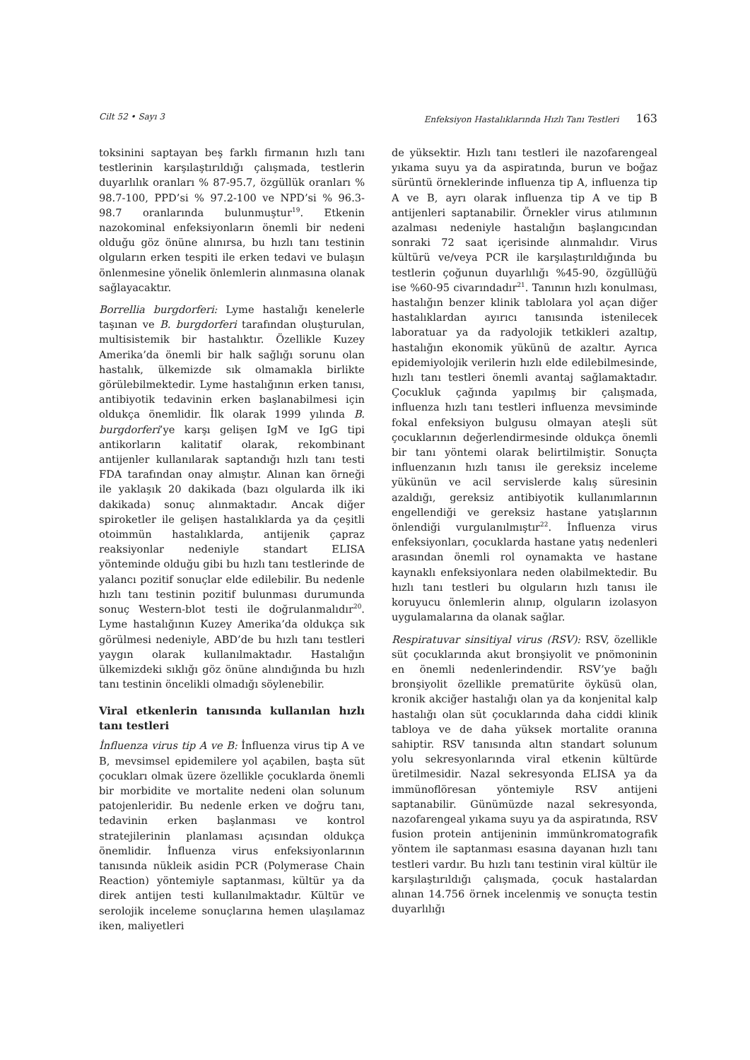Cilt 52 • Sayı 3 Enfeksiyon Hastalıklarında Hızlı Tanı Testleri 163
toksinini saptayan beş farklı firmanın hızlı tanı testlerinin karşılaştırıldığı çalışmada, testlerin duyarlılık oranları % 87-95.7, özgüllük oranları % 98.7-100, PPD’si % 97.2-100 ve NPD’si % 96.3-98.7 oranlarında bulunmuştur<sup>19</sup>. Etkenin nazokominal enfeksiyonların önemli bir nedeni olduğu göz önüne alınırsa, bu hızlı tanı testinin olguların erken tespiti ile erken tedavi ve bulaşın önlenmesine yönelik önlemlerin alınmasına olanak sağlayacaktır.
Borrellia burgdorferi: Lyme hastalığı kenelerle taşınan ve B. burgdorferi tarafından oluşturulan, multisistemik bir hastalıktır. Özellikle Kuzey Amerika’da önemli bir halk sağlığı sorunu olan hastalık, ülkemizde sık olmamakla birlikte görülebilmektedir. Lyme hastalığının erken tanısı, antibiyotik tedavinin erken başlanabilmesi için oldukça önemlidir. İlk olarak 1999 yılında B. burgdorferi’ye karşı gelişen IgM ve IgG tipi antikorların kalitatif olarak, rekombinant antijenler kullanılarak saptandığı hızlı tanı testi FDA tarafından onay almıştır. Alınan kan örneği ile yaklaşık 20 dakikada (bazı olgularda ilk iki dakikada) sonuç alınmaktadır. Ancak diğer spiroketler ile gelişen hastalıklarda ya da çeşitli otoimmün hastalıklarda, antijenik çapraz reaksiyonlar nedeniyle standart ELISA yönteminde olduğu gibi bu hızlı tanı testlerinde de yalancı pozitif sonuçlar elde edilebilir. Bu nedenle hızlı tanı testinin pozitif bulunması durumunda sonuç Western-blot testi ile doğrulanmalıdır<sup>20</sup>. Lyme hastalığının Kuzey Amerika’da oldukça sık görülmesi nedeniyle, ABD’de bu hızlı tanı testleri yaygın olarak kullanılmaktadır. Hastalığın ülkemizdeki sıklığı göz önüne alındığında bu hızlı tanı testinin öncelikli olmadığı söylenebilir.
Viral etkenlerin tanısında kullanılan hızlı tanı testleri
İnfluenza virus tip A ve B: İnfluenza virus tip A ve B, mevsimsel epidemilere yol açabilen, başta süt çocukları olmak üzere özellikle çocuklarda önemli bir morbidite ve mortalite nedeni olan solunum patojenleridir. Bu nedenle erken ve doğru tanı, tedavinin erken başlanması ve kontrol stratejilerinin planlaması açısından oldukça önemlidir. İnfluenza virus enfeksiyonlarının tanısında nükleik asidin PCR (Polymerase Chain Reaction) yöntemiyle saptanması, kültür ya da direk antijen testi kullanılmaktadır. Kültür ve serolojik inceleme sonuçlarına hemen ulaşılamaz iken, maliyetleri
de yüksektir. Hızlı tanı testleri ile nazofarengeal yıkama suyu ya da aspiratında, burun ve boğaz sürüntü örneklerinde influenza tip A, influenza tip A ve B, ayrı olarak influenza tip A ve tip B antijenleri saptanabilir. Örnekler virus atılımının azalması nedeniyle hastalığın başlangıcından sonraki 72 saat içerisinde alınmalıdır. Virus kültürü ve/veya PCR ile karşılaştırıldığında bu testlerin çoğunun duyarlılığı %45-90, özgüllüğü ise %60-95 civarındadır<sup>21</sup>. Tanının hızlı konulması, hastalığın benzer klinik tablolara yol açan diğer hastalıklardan ayırıcı tanısında istenilecek laboratuar ya da radyolojik tetkikleri azaltıp, hastalığın ekonomik yükünü de azaltır. Ayrıca epidemiyolojik verilerin hızlı elde edilebilmesinde, hızlı tanı testleri önemli avantaj sağlamaktadır. Çocukluk çağında yapılmış bir çalışmada, influenza hızlı tanı testleri influenza mevsiminde fokal enfeksiyon bulgusu olmayan ateşli süt çocuklarının değerlendirmesinde oldukça önemli bir tanı yöntemi olarak belirtilmiştir. Sonuçta influenzanın hızlı tanısı ile gereksiz inceleme yükünün ve acil servislerde kalış süresinin azaldığı, gereksiz antibiyotik kullanımlarının engellendiği ve gereksiz hastane yatışlarının önlendiği vurgulanılmıştır<sup>22</sup>. İnfluenza virus enfeksiyonları, çocuklarda hastane yatış nedenleri arasından önemli rol oynamakta ve hastane kaynaklı enfeksiyonlara neden olabilmektedir. Bu hızlı tanı testleri bu olguların hızlı tanısı ile koruyucu önlemlerin alınıp, olguların izolasyon uygulamalarına da olanak sağlar.
Respiratuvar sinsitiyal virus (RSV): RSV, özellikle süt çocuklarında akut bronşiyolit ve pnömoninin en önemli nedenlerindendir. RSV’ye bağlı bronşiyolit özellikle prematürite öyküsü olan, kronik akciğer hastalığı olan ya da konjenital kalp hastalığı olan süt çocuklarında daha ciddi klinik tabloya ve de daha yüksek mortalite oranına sahiptir. RSV tanısında altın standart solunum yolu sekresyonlarında viral etkenin kültürde üretilmesidir. Nazal sekresyonda ELISA ya da immünoflöresan yöntemiyle RSV antijeni saptanabilir. Günümüzde nazal sekresyonda, nazofarengeal yıkama suyu ya da aspiratında, RSV fusion protein antijeninin immünkromatografik yöntem ile saptanması esasına dayanan hızlı tanı testleri vardır. Bu hızlı tanı testinin viral kültür ile karşılaştırıldığı çalışmada, çocuk hastalardan alınan 14.756 örnek incelenmiş ve sonuçta testin duyarlılığı